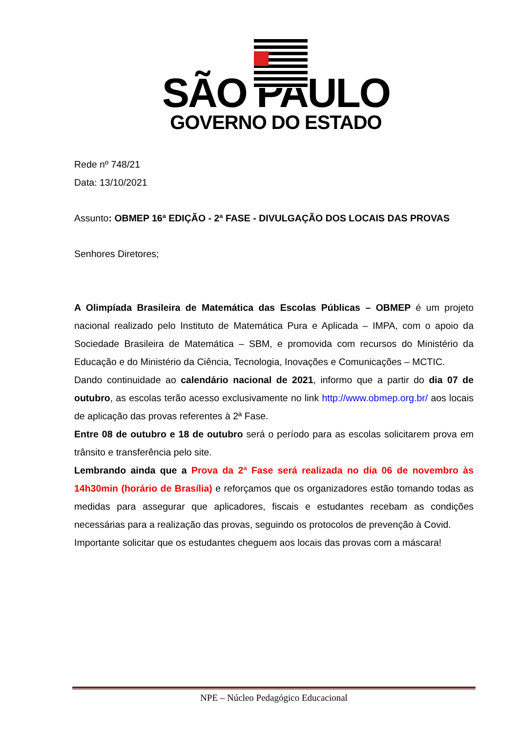SÃO PAULO
GOVERNO DO ESTADO
Rede nº 748/21
Data: 13/10/2021
Assunto: OBMEP 16ª EDIÇÃO - 2ª FASE - DIVULGAÇÃO DOS LOCAIS DAS PROVAS
Senhores Diretores;
A Olimpíada Brasileira de Matemática das Escolas Públicas – OBMEP é um projeto nacional realizado pelo Instituto de Matemática Pura e Aplicada – IMPA, com o apoio da Sociedade Brasileira de Matemática – SBM, e promovida com recursos do Ministério da Educação e do Ministério da Ciência, Tecnologia, Inovações e Comunicações – MCTIC.
Dando continuidade ao calendário nacional de 2021, informo que a partir do dia 07 de outubro, as escolas terão acesso exclusivamente no link http://www.obmep.org.br/ aos locais de aplicação das provas referentes à 2ª Fase.
Entre 08 de outubro e 18 de outubro será o período para as escolas solicitarem prova em trânsito e transferência pelo site.
Lembrando ainda que a Prova da 2ª Fase será realizada no dia 06 de novembro às 14h30min (horário de Brasília) e reforçamos que os organizadores estão tomando todas as medidas para assegurar que aplicadores, fiscais e estudantes recebam as condições necessárias para a realização das provas, seguindo os protocolos de prevenção à Covid.
Importante solicitar que os estudantes cheguem aos locais das provas com a máscara!
NPE – Núcleo Pedagógico Educacional